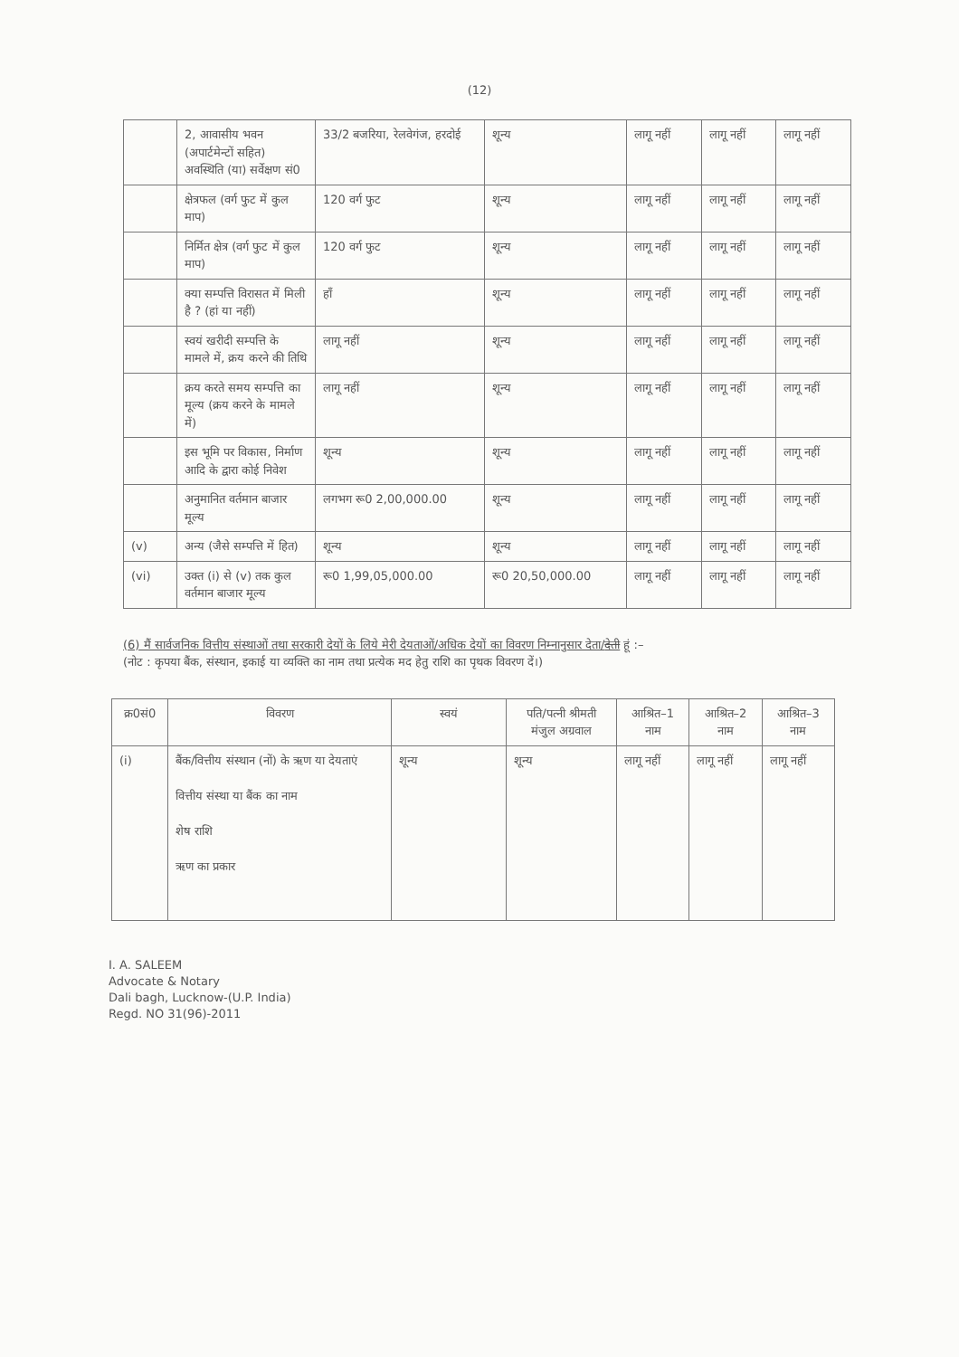(12)
| | 2, आवासीय भवन (अपार्टमेन्टों सहित) अवस्थिति (या) सर्वेक्षण सं0 | 33/2 बजरिया, रेलवेगंज, हरदोई | शून्य | लागू नहीं | लागू नहीं | लागू नहीं |
| | क्षेत्रफल (वर्ग फुट में कुल माप) | 120 वर्ग फुट | शून्य | लागू नहीं | लागू नहीं | लागू नहीं |
| | निर्मित क्षेत्र (वर्ग फुट में कुल माप) | 120 वर्ग फुट | शून्य | लागू नहीं | लागू नहीं | लागू नहीं |
| | क्या सम्पत्ति विरासत में मिली है ? (हां या नहीं) | हॉं | शून्य | लागू नहीं | लागू नहीं | लागू नहीं |
| | स्वयं खरीदी सम्पत्ति के मामले में, क्रय करने की तिथि | लागू नहीं | शून्य | लागू नहीं | लागू नहीं | लागू नहीं |
| | क्रय करते समय सम्पत्ति का मूल्य (क्रय करने के मामले में) | लागू नहीं | शून्य | लागू नहीं | लागू नहीं | लागू नहीं |
| | इस भूमि पर विकास, निर्माण आदि के द्वारा कोई निवेश | शून्य | शून्य | लागू नहीं | लागू नहीं | लागू नहीं |
| | अनुमानित वर्तमान बाजार मूल्य | लगभग रू0 2,00,000.00 | शून्य | लागू नहीं | लागू नहीं | लागू नहीं |
| (v) | अन्य (जैसे सम्पत्ति में हित) | शून्य | शून्य | लागू नहीं | लागू नहीं | लागू नहीं |
| (vi) | उक्त (i) से (v) तक कुल वर्तमान बाजार मूल्य | रू0 1,99,05,000.00 | रू0 20,50,000.00 | लागू नहीं | लागू नहीं | लागू नहीं |
(6) मैं सार्वजनिक वित्तीय संस्थाओं तथा सरकारी देयों के लिये मेरी देयताओं/अधिक देयों का विवरण निम्नानुसार देता/देती हूं :–
(नोट : कृपया बैंक, संस्थान, इकाई या व्यक्ति का नाम तथा प्रत्येक मद हेतु राशि का पृथक विवरण दें।)
| क्र0सं0 | विवरण | स्वयं | पति/पत्नी श्रीमती मंजुल अग्रवाल | आश्रित–1 नाम | आश्रित–2 नाम | आश्रित–3 नाम |
| --- | --- | --- | --- | --- | --- | --- |
| (i) | बैंक/वित्तीय संस्थान (नों) के ऋण या देयताएं वित्तीय संस्था या बैंक का नाम शेष राशि ऋण का प्रकार | शून्य | शून्य | लागू नहीं | लागू नहीं | लागू नहीं |
I. A. SALEEM
Advocate & Notary
Dali bagh, Lucknow-(U.P. India)
Regd. NO 31(96)-2011